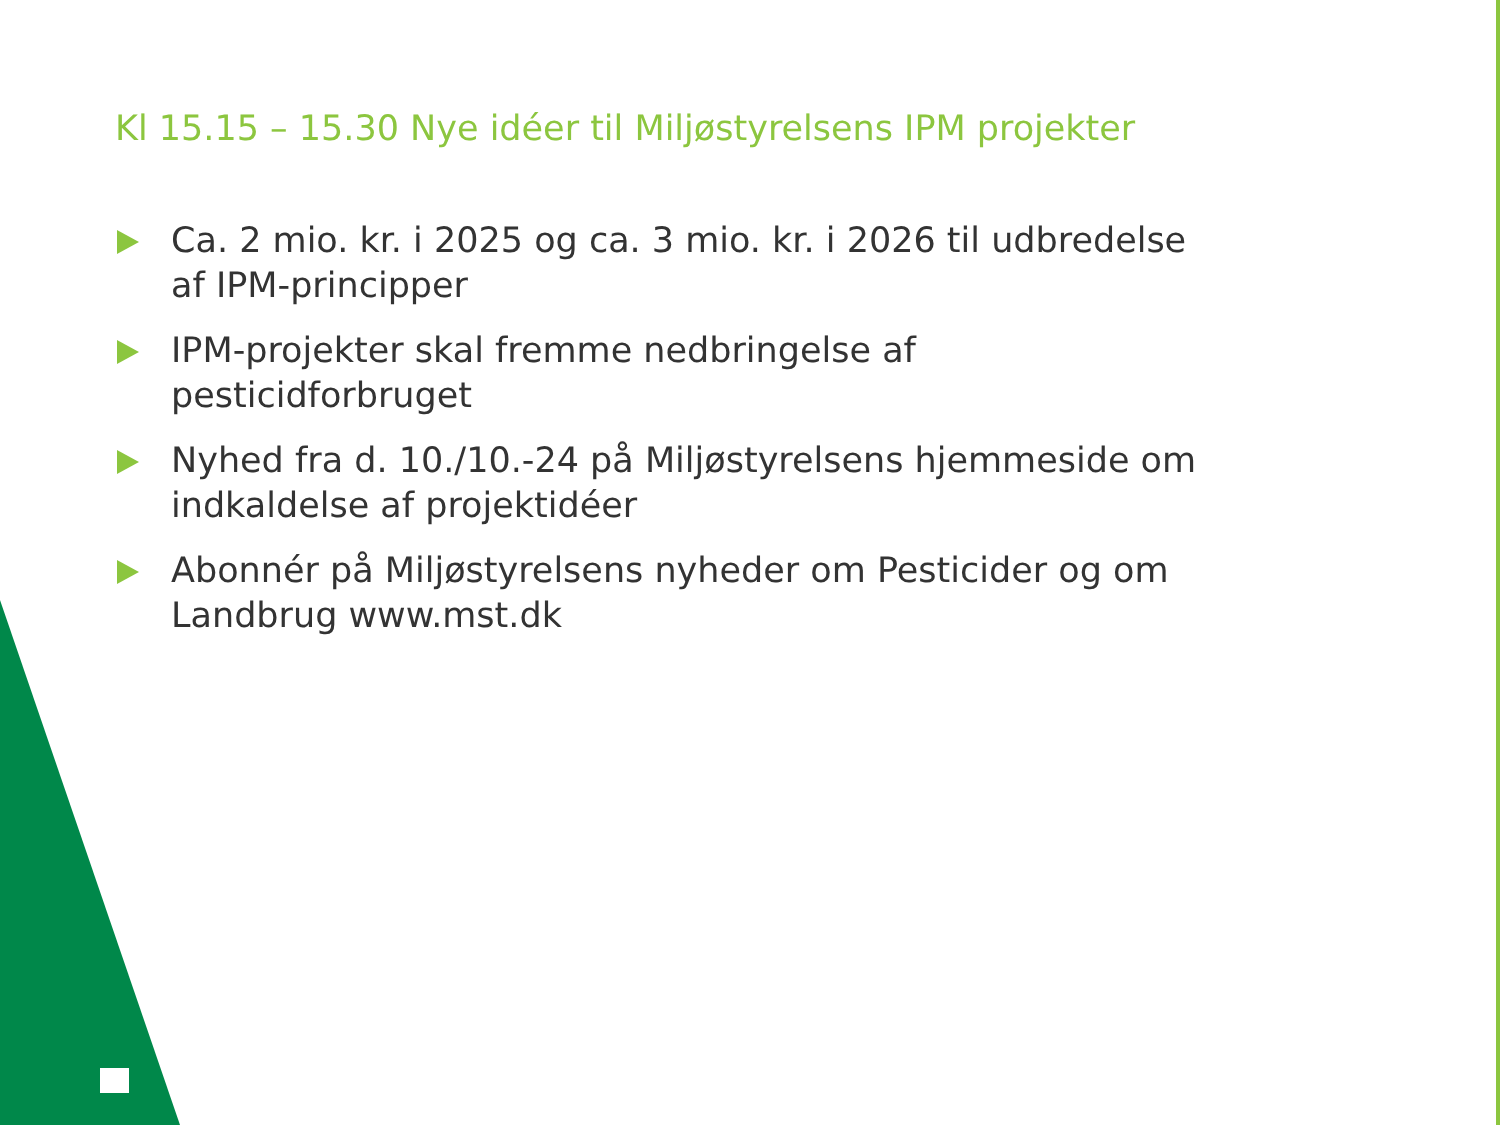Kl 15.15 – 15.30 Nye idéer til Miljøstyrelsens IPM projekter
Ca. 2 mio. kr. i 2025 og ca. 3 mio. kr. i 2026 til udbredelse af IPM-principper
IPM-projekter skal fremme nedbringelse af pesticidforbruget
Nyhed fra d. 10./10.-24 på Miljøstyrelsens hjemmeside om indkaldelse af projektidéer
Abonnér på Miljøstyrelsens nyheder om Pesticider og om Landbrug www.mst.dk